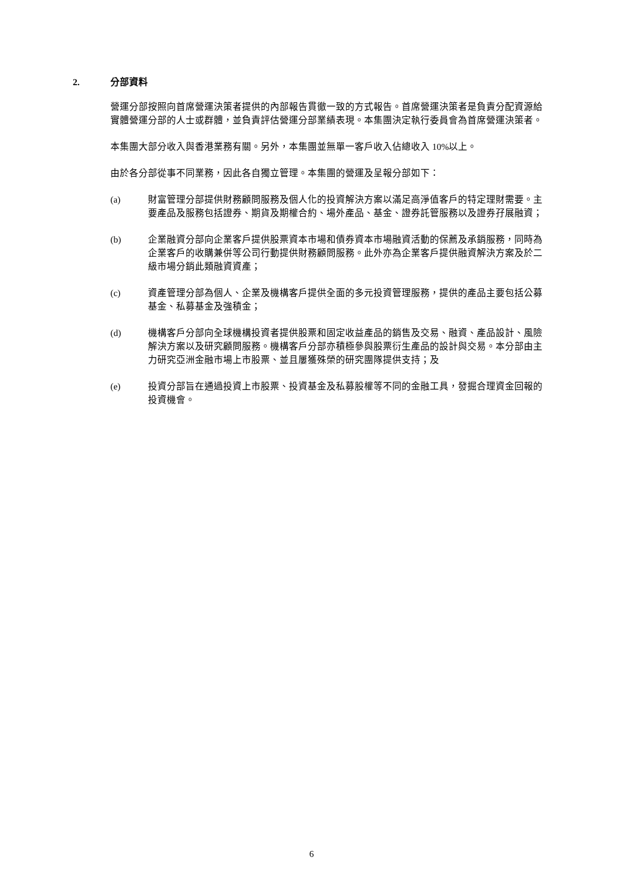2. 分部資料
營運分部按照向首席營運決策者提供的內部報告貫徹一致的方式報告。首席營運決策者是負責分配資源給實體營運分部的人士或群體，並負責評估營運分部業績表現。本集團決定執行委員會為首席營運決策者。
本集團大部分收入與香港業務有關。另外，本集團並無單一客戶收入佔總收入 10%以上。
由於各分部從事不同業務，因此各自獨立管理。本集團的營運及呈報分部如下：
(a) 財富管理分部提供財務顧問服務及個人化的投資解決方案以滿足高淨值客戶的特定理財需要。主要產品及服務包括證券、期貨及期權合約、場外產品、基金、證券託管服務以及證券孖展融資；
(b) 企業融資分部向企業客戶提供股票資本市場和債券資本市場融資活動的保薦及承銷服務，同時為企業客戶的收購兼併等公司行動提供財務顧問服務。此外亦為企業客戶提供融資解決方案及於二級市場分銷此類融資資產；
(c) 資產管理分部為個人、企業及機構客戶提供全面的多元投資管理服務，提供的產品主要包括公募基金、私募基金及強積金；
(d) 機構客戶分部向全球機構投資者提供股票和固定收益產品的銷售及交易、融資、產品設計、風險解決方案以及研究顧問服務。機構客戶分部亦積極參與股票衍生產品的設計與交易。本分部由主力研究亞洲金融市場上市股票、並且屢獲殊榮的研究團隊提供支持；及
(e) 投資分部旨在通過投資上市股票、投資基金及私募股權等不同的金融工具，發掘合理資金回報的投資機會。
6